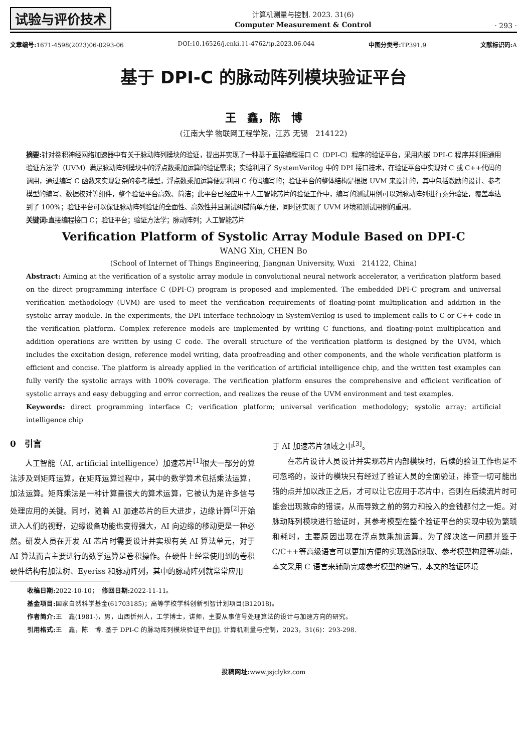试验与评价技术
计算机测量与控制. 2023. 31(6)
Computer Measurement & Control
· 293 ·
文章编号: 1671-4598(2023)06-0293-06 DOI:10.16526/j.cnki.11-4762/tp.2023.06.044 中图分类号: TP391.9 文献标识码: A
基于 DPI-C 的脉动阵列模块验证平台
王　鑫，陈　博
(江南大学 物联网工程学院，江苏 无锡　214122)
摘要: 针对卷积神经网络加速器中有关于脉动阵列模块的验证，提出并实现了一种基于直接编程接口 C（DPI-C）程序的验证平台，采用内嵌 DPI-C 程序并利用通用验证方法学（UVM）满足脉动阵列模块中的浮点数乘加运算的验证需求；实验利用了 SystemVerilog 中的 DPI 接口技术，在验证平台中实现对 C 或 C++代码的调用，通过编写 C 函数来实现复杂的参考模型，浮点数乘加运算便是利用 C 代码编写的；验证平台的整体结构是根据 UVM 来设计的，其中包括激励的设计、参考模型的编写、数据校对等组件，整个验证平台高效、简洁；此平台已经应用于人工智能芯片的验证工作中，编写的测试用例可以对脉动阵列进行充分验证，覆盖率达到了 100%；验证平台可以保证脉动阵列验证的全面性、高效性并且调试纠错简单方便，同时还实现了 UVM 环境和测试用例的重用。
关键词: 直接编程接口 C；验证平台；验证方法学；脉动阵列；人工智能芯片
Verification Platform of Systolic Array Module Based on DPI-C
WANG Xin, CHEN Bo
(School of Internet of Things Engineering, Jiangnan University, Wuxi　214122, China)
Abstract: Aiming at the verification of a systolic array module in convolutional neural network accelerator, a verification platform based on the direct programming interface C (DPI-C) program is proposed and implemented. The embedded DPI-C program and universal verification methodology (UVM) are used to meet the verification requirements of floating-point multiplication and addition in the systolic array module. In the experiments, the DPI interface technology in SystemVerilog is used to implement calls to C or C++ code in the verification platform. Complex reference models are implemented by writing C functions, and floating-point multiplication and addition operations are written by using C code. The overall structure of the verification platform is designed by the UVM, which includes the excitation design, reference model writing, data proofreading and other components, and the whole verification platform is efficient and concise. The platform is already applied in the verification of artificial intelligence chip, and the written test examples can fully verify the systolic arrays with 100% coverage. The verification platform ensures the comprehensive and efficient verification of systolic arrays and easy debugging and error correction, and realizes the reuse of the UVM environment and test examples.
Keywords: direct programming interface C; verification platform; universal verification methodology; systolic array; artificial intelligence chip
0　引言
人工智能（AI, artificial intelligence）加速芯片<sup>[1]</sup>很大一部分的算法涉及到矩阵运算，在矩阵运算过程中，其中的数学算术包括乘法运算，加法运算。矩阵乘法是一种计算量很大的算术运算，它被认为是许多信号处理应用的关键。同时，随着 AI 加速芯片的巨大进步，边缘计算<sup>[2]</sup>开始进入人们的视野，边缘设备功能也变得强大，AI 向边缘的移动更是一种必然。研发人员在开发 AI 芯片时需要设计并实现有关 AI 算法单元，对于 AI 算法而言主要进行的数学运算是卷积操作。在硬件上经常使用到的卷积硬件结构有加法树、Eyeriss 和脉动阵列，其中的脉动阵列就常常应用
于 AI 加速芯片领域之中<sup>[3]</sup>。
在芯片设计人员设计并实现芯片内部模块时，后续的验证工作也是不可忽略的，设计的模块只有经过了验证人员的全面验证，排查一切可能出错的点并加以改正之后，才可以让它应用于芯片中，否则在后续流片时可能会出现致命的错误，从而导致之前的努力和投入的金钱都付之一炬。对脉动阵列模块进行验证时，其参考模型在整个验证平台的实现中较为繁琐和耗时，主要原因出现在浮点数乘加运算。为了解决这一问题并鉴于 C/C++等高级语言可以更加方便的实现激励读取、参考模型构建等功能，本文采用 C 语言来辅助完成参考模型的编写。本文的验证环境
收稿日期: 2022-10-10；　修回日期: 2022-11-11。
基金项目: 国家自然科学基金(61703185)；高等学校学科创新引智计划项目(B12018)。
作者简介: 王　鑫(1981-)，男，山西忻州人，工学博士，讲师，主要从事信号处理算法的设计与加速方向的研究。
引用格式: 王　鑫，陈　博. 基于 DPI-C 的脉动阵列模块验证平台[J]. 计算机测量与控制，2023，31(6)：293-298.
投稿网址: www.jsjclykz.com